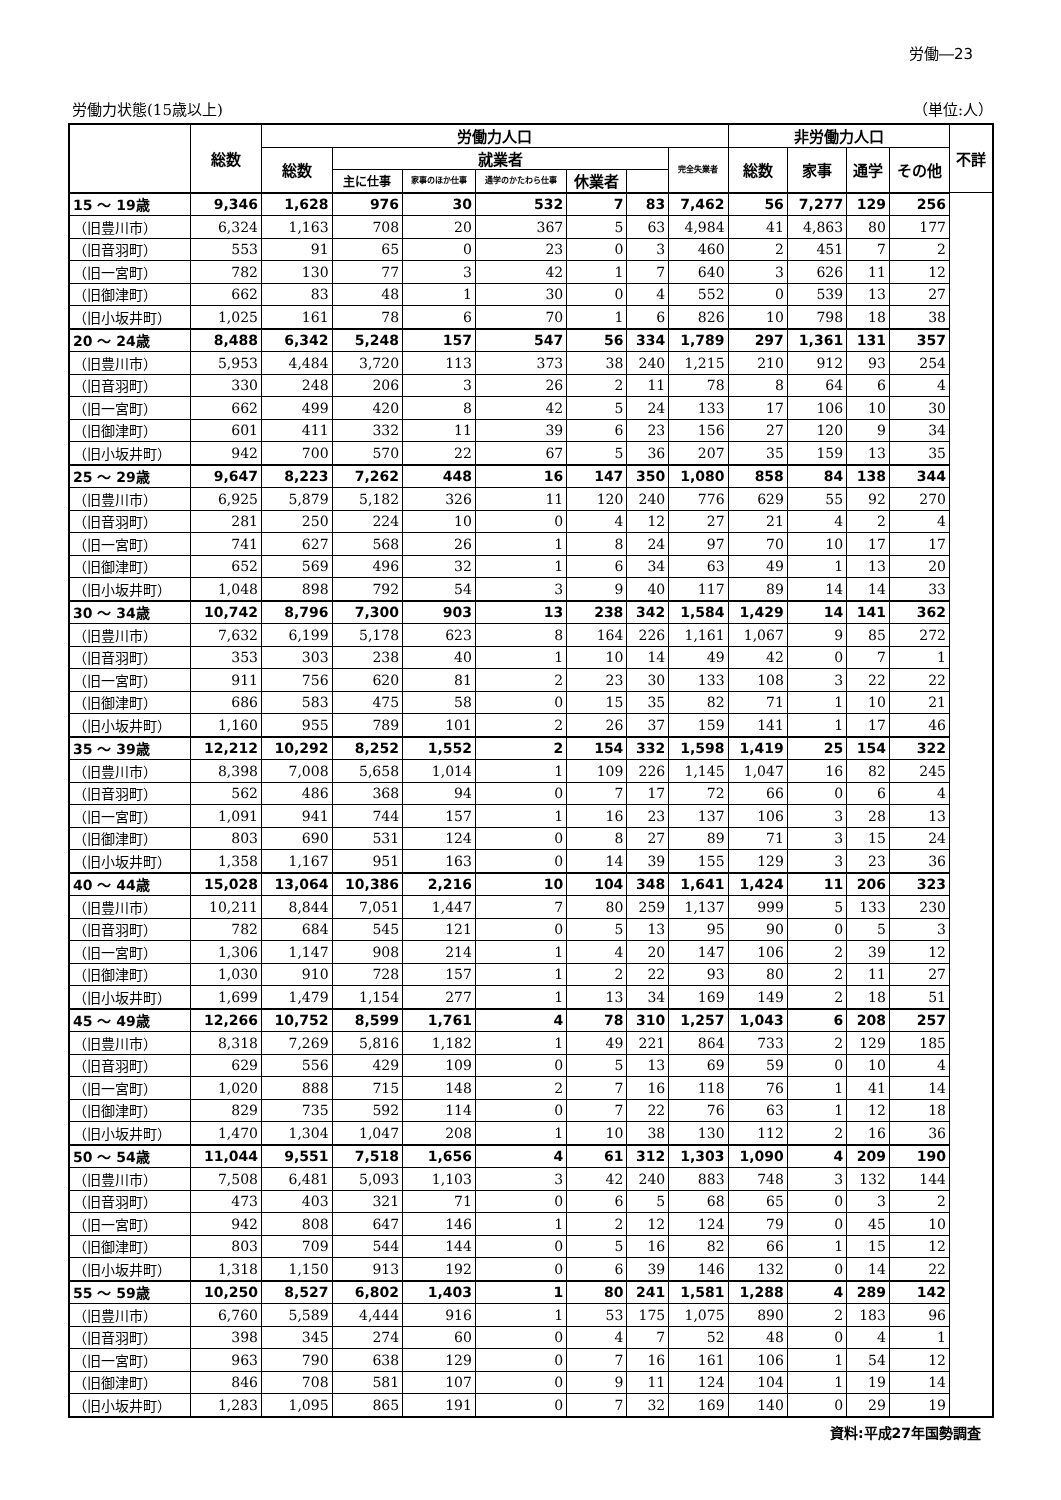労働―23
労働力状態(15歳以上) （単位:人）
| | 総数 | 労働力人口 | | | | | | | 非労働力人口 | | | | 不詳 |
| --- | --- | --- | --- | --- | --- | --- | --- | --- | --- | --- | --- | --- | --- |
| | | 総数 | 就業者 | | | | | 完全失業者 | 総数 | 家事 | 通学 | その他 | |
| | | | 主に仕事 | 家事のほか仕事 | 通学のかたわら仕事 | 休業者 | | | | | | | |
| 15 ～ 19歳 | 9,346 | 1,628 | 976 | 30 | 532 | 7 | 83 | 7,462 | 56 | 7,277 | 129 | 256 | |
| （旧豊川市） | 6,324 | 1,163 | 708 | 20 | 367 | 5 | 63 | 4,984 | 41 | 4,863 | 80 | 177 | |
| （旧音羽町） | 553 | 91 | 65 | 0 | 23 | 0 | 3 | 460 | 2 | 451 | 7 | 2 | |
| （旧一宮町） | 782 | 130 | 77 | 3 | 42 | 1 | 7 | 640 | 3 | 626 | 11 | 12 | |
| （旧御津町） | 662 | 83 | 48 | 1 | 30 | 0 | 4 | 552 | 0 | 539 | 13 | 27 | |
| （旧小坂井町） | 1,025 | 161 | 78 | 6 | 70 | 1 | 6 | 826 | 10 | 798 | 18 | 38 | |
| 20 ～ 24歳 | 8,488 | 6,342 | 5,248 | 157 | 547 | 56 | 334 | 1,789 | 297 | 1,361 | 131 | 357 | |
| （旧豊川市） | 5,953 | 4,484 | 3,720 | 113 | 373 | 38 | 240 | 1,215 | 210 | 912 | 93 | 254 | |
| （旧音羽町） | 330 | 248 | 206 | 3 | 26 | 2 | 11 | 78 | 8 | 64 | 6 | 4 | |
| （旧一宮町） | 662 | 499 | 420 | 8 | 42 | 5 | 24 | 133 | 17 | 106 | 10 | 30 | |
| （旧御津町） | 601 | 411 | 332 | 11 | 39 | 6 | 23 | 156 | 27 | 120 | 9 | 34 | |
| （旧小坂井町） | 942 | 700 | 570 | 22 | 67 | 5 | 36 | 207 | 35 | 159 | 13 | 35 | |
| 25 ～ 29歳 | 9,647 | 8,223 | 7,262 | 448 | 16 | 147 | 350 | 1,080 | 858 | 84 | 138 | 344 | |
| （旧豊川市） | 6,925 | 5,879 | 5,182 | 326 | 11 | 120 | 240 | 776 | 629 | 55 | 92 | 270 | |
| （旧音羽町） | 281 | 250 | 224 | 10 | 0 | 4 | 12 | 27 | 21 | 4 | 2 | 4 | |
| （旧一宮町） | 741 | 627 | 568 | 26 | 1 | 8 | 24 | 97 | 70 | 10 | 17 | 17 | |
| （旧御津町） | 652 | 569 | 496 | 32 | 1 | 6 | 34 | 63 | 49 | 1 | 13 | 20 | |
| （旧小坂井町） | 1,048 | 898 | 792 | 54 | 3 | 9 | 40 | 117 | 89 | 14 | 14 | 33 | |
| 30 ～ 34歳 | 10,742 | 8,796 | 7,300 | 903 | 13 | 238 | 342 | 1,584 | 1,429 | 14 | 141 | 362 | |
| （旧豊川市） | 7,632 | 6,199 | 5,178 | 623 | 8 | 164 | 226 | 1,161 | 1,067 | 9 | 85 | 272 | |
| （旧音羽町） | 353 | 303 | 238 | 40 | 1 | 10 | 14 | 49 | 42 | 0 | 7 | 1 | |
| （旧一宮町） | 911 | 756 | 620 | 81 | 2 | 23 | 30 | 133 | 108 | 3 | 22 | 22 | |
| （旧御津町） | 686 | 583 | 475 | 58 | 0 | 15 | 35 | 82 | 71 | 1 | 10 | 21 | |
| （旧小坂井町） | 1,160 | 955 | 789 | 101 | 2 | 26 | 37 | 159 | 141 | 1 | 17 | 46 | |
| 35 ～ 39歳 | 12,212 | 10,292 | 8,252 | 1,552 | 2 | 154 | 332 | 1,598 | 1,419 | 25 | 154 | 322 | |
| （旧豊川市） | 8,398 | 7,008 | 5,658 | 1,014 | 1 | 109 | 226 | 1,145 | 1,047 | 16 | 82 | 245 | |
| （旧音羽町） | 562 | 486 | 368 | 94 | 0 | 7 | 17 | 72 | 66 | 0 | 6 | 4 | |
| （旧一宮町） | 1,091 | 941 | 744 | 157 | 1 | 16 | 23 | 137 | 106 | 3 | 28 | 13 | |
| （旧御津町） | 803 | 690 | 531 | 124 | 0 | 8 | 27 | 89 | 71 | 3 | 15 | 24 | |
| （旧小坂井町） | 1,358 | 1,167 | 951 | 163 | 0 | 14 | 39 | 155 | 129 | 3 | 23 | 36 | |
| 40 ～ 44歳 | 15,028 | 13,064 | 10,386 | 2,216 | 10 | 104 | 348 | 1,641 | 1,424 | 11 | 206 | 323 | |
| （旧豊川市） | 10,211 | 8,844 | 7,051 | 1,447 | 7 | 80 | 259 | 1,137 | 999 | 5 | 133 | 230 | |
| （旧音羽町） | 782 | 684 | 545 | 121 | 0 | 5 | 13 | 95 | 90 | 0 | 5 | 3 | |
| （旧一宮町） | 1,306 | 1,147 | 908 | 214 | 1 | 4 | 20 | 147 | 106 | 2 | 39 | 12 | |
| （旧御津町） | 1,030 | 910 | 728 | 157 | 1 | 2 | 22 | 93 | 80 | 2 | 11 | 27 | |
| （旧小坂井町） | 1,699 | 1,479 | 1,154 | 277 | 1 | 13 | 34 | 169 | 149 | 2 | 18 | 51 | |
| 45 ～ 49歳 | 12,266 | 10,752 | 8,599 | 1,761 | 4 | 78 | 310 | 1,257 | 1,043 | 6 | 208 | 257 | |
| （旧豊川市） | 8,318 | 7,269 | 5,816 | 1,182 | 1 | 49 | 221 | 864 | 733 | 2 | 129 | 185 | |
| （旧音羽町） | 629 | 556 | 429 | 109 | 0 | 5 | 13 | 69 | 59 | 0 | 10 | 4 | |
| （旧一宮町） | 1,020 | 888 | 715 | 148 | 2 | 7 | 16 | 118 | 76 | 1 | 41 | 14 | |
| （旧御津町） | 829 | 735 | 592 | 114 | 0 | 7 | 22 | 76 | 63 | 1 | 12 | 18 | |
| （旧小坂井町） | 1,470 | 1,304 | 1,047 | 208 | 1 | 10 | 38 | 130 | 112 | 2 | 16 | 36 | |
| 50 ～ 54歳 | 11,044 | 9,551 | 7,518 | 1,656 | 4 | 61 | 312 | 1,303 | 1,090 | 4 | 209 | 190 | |
| （旧豊川市） | 7,508 | 6,481 | 5,093 | 1,103 | 3 | 42 | 240 | 883 | 748 | 3 | 132 | 144 | |
| （旧音羽町） | 473 | 403 | 321 | 71 | 0 | 6 | 5 | 68 | 65 | 0 | 3 | 2 | |
| （旧一宮町） | 942 | 808 | 647 | 146 | 1 | 2 | 12 | 124 | 79 | 0 | 45 | 10 | |
| （旧御津町） | 803 | 709 | 544 | 144 | 0 | 5 | 16 | 82 | 66 | 1 | 15 | 12 | |
| （旧小坂井町） | 1,318 | 1,150 | 913 | 192 | 0 | 6 | 39 | 146 | 132 | 0 | 14 | 22 | |
| 55 ～ 59歳 | 10,250 | 8,527 | 6,802 | 1,403 | 1 | 80 | 241 | 1,581 | 1,288 | 4 | 289 | 142 | |
| （旧豊川市） | 6,760 | 5,589 | 4,444 | 916 | 1 | 53 | 175 | 1,075 | 890 | 2 | 183 | 96 | |
| （旧音羽町） | 398 | 345 | 274 | 60 | 0 | 4 | 7 | 52 | 48 | 0 | 4 | 1 | |
| （旧一宮町） | 963 | 790 | 638 | 129 | 0 | 7 | 16 | 161 | 106 | 1 | 54 | 12 | |
| （旧御津町） | 846 | 708 | 581 | 107 | 0 | 9 | 11 | 124 | 104 | 1 | 19 | 14 | |
| （旧小坂井町） | 1,283 | 1,095 | 865 | 191 | 0 | 7 | 32 | 169 | 140 | 0 | 29 | 19 | |
資料:平成27年国勢調査